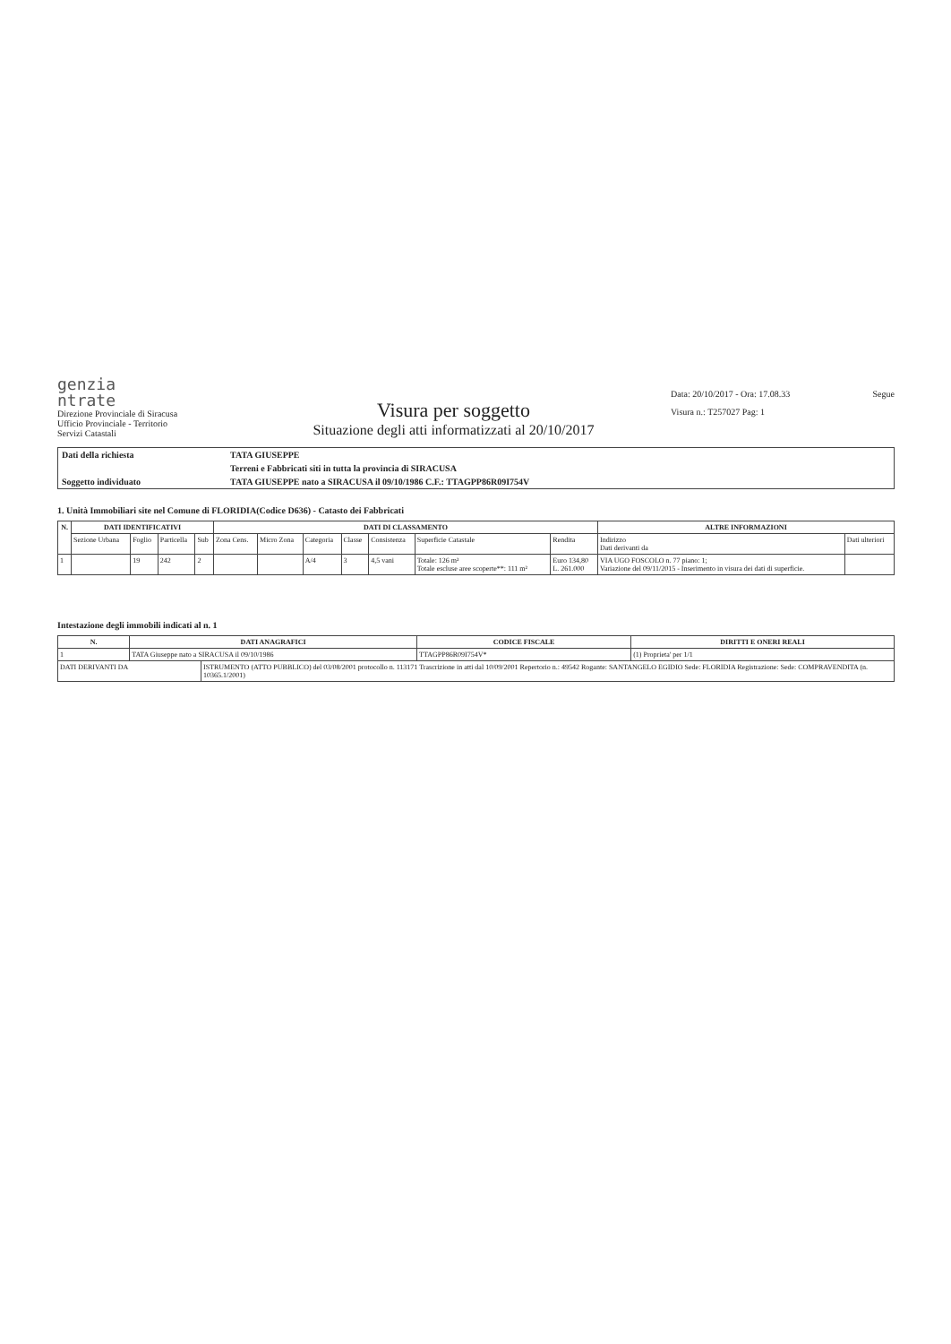genzia
ntrate
Direzione Provinciale di Siracusa
Ufficio Provinciale - Territorio
Servizi Catastali
Visura per soggetto
Situazione degli atti informatizzati al 20/10/2017
Data: 20/10/2017 - Ora: 17.08.33
Visura n.: T257027 Pag: 1
Segue
| Dati della richiesta | TATA GIUSEPPE |
| | Terreni e Fabbricati siti in tutta la provincia di SIRACUSA |
| Soggetto individuato | TATA GIUSEPPE nato a SIRACUSA il 09/10/1986 C.F.: TTAGPP86R09I754V |
1. Unità Immobiliari site nel Comune di FLORIDIA(Codice D636) - Catasto dei Fabbricati
| N. | DATI IDENTIFICATIVI | | | | DATI DI CLASSAMENTO | | | | | | | ALTRE INFORMAZIONI | |
| --- | --- | --- | --- | --- | --- | --- | --- | --- | --- | --- | --- | --- | --- |
| | Sezione Urbana | Foglio | Particella | Sub | Zona Cens. | Micro Zona | Categoria | Classe | Consistenza | Superficie Catastale | Rendita | Indirizzo Dati derivanti da | Dati ulteriori |
| 1 | | 19 | 242 | 2 | | | A/4 | 3 | 4,5 vani | Totale: 126 m² Totale escluse aree scoperte**: 111 m² | Euro 134,80 L. 261.000 | VIA UGO FOSCOLO n. 77 piano: 1; Variazione del 09/11/2015 - Inserimento in visura dei dati di superficie. | |
Intestazione degli immobili indicati al n. 1
| N. | DATI ANAGRAFICI | | CODICE FISCALE | DIRITTI E ONERI REALI |
| --- | --- | --- | --- | --- |
| 1 | TATA Giuseppe nato a SIRACUSA il 09/10/1986 | | TTAGPP86R09I754V* | (1) Proprieta' per 1/1 |
| DATI DERIVANTI DA | | ISTRUMENTO (ATTO PUBBLICO) del 03/08/2001 protocollo n. 113171 Trascrizione in atti dal 10/09/2001 Repertorio n.: 49542 Rogante: SANTANGELO EGIDIO Sede: FLORIDIA Registrazione: Sede: COMPRAVENDITA (n. 10365.1/2001) | | |